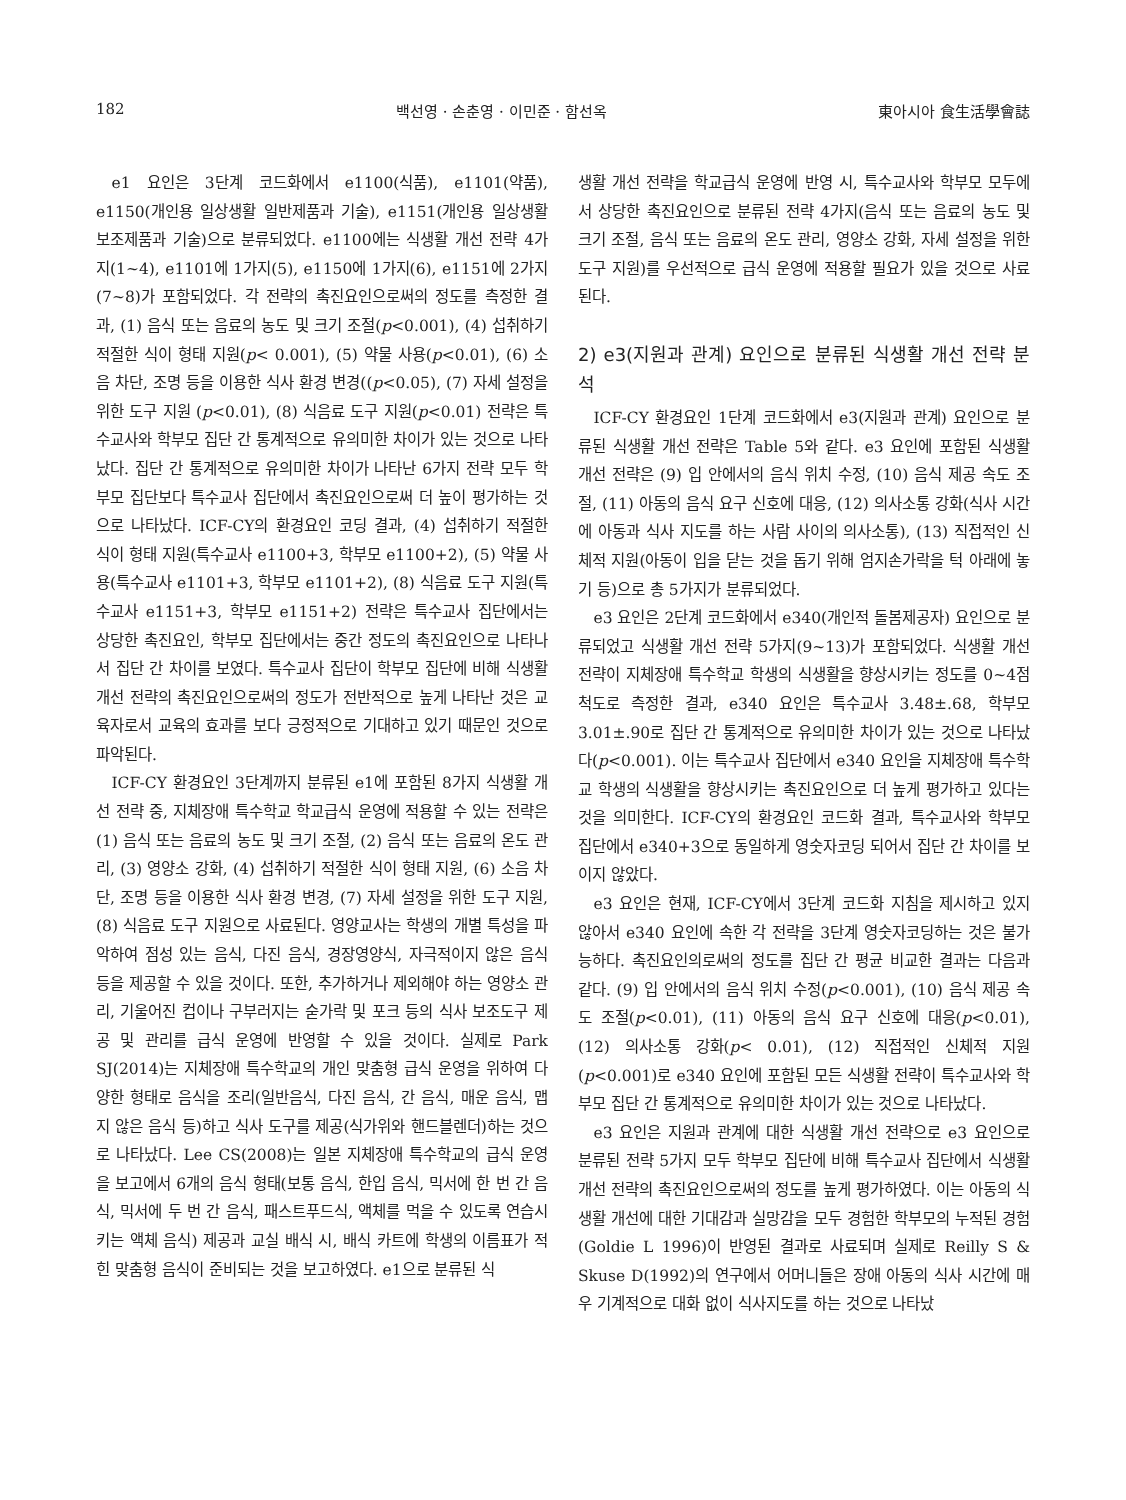182 백선영 · 손춘영 · 이민준 · 함선옥 東아시아 食生活學會誌
e1 요인은 3단계 코드화에서 e1100(식품), e1101(약품), e1150(개인용 일상생활 일반제품과 기술), e1151(개인용 일상생활 보조제품과 기술)으로 분류되었다. e1100에는 식생활 개선 전략 4가지(1~4), e1101에 1가지(5), e1150에 1가지(6), e1151에 2가지(7~8)가 포함되었다. 각 전략의 촉진요인으로써의 정도를 측정한 결과, (1) 음식 또는 음료의 농도 및 크기 조절(p<0.001), (4) 섭취하기 적절한 식이 형태 지원(p< 0.001), (5) 약물 사용(p<0.01), (6) 소음 차단, 조명 등을 이용한 식사 환경 변경((p<0.05), (7) 자세 설정을 위한 도구 지원 (p<0.01), (8) 식음료 도구 지원(p<0.01) 전략은 특수교사와 학부모 집단 간 통계적으로 유의미한 차이가 있는 것으로 나타났다. 집단 간 통계적으로 유의미한 차이가 나타난 6가지 전략 모두 학부모 집단보다 특수교사 집단에서 촉진요인으로써 더 높이 평가하는 것으로 나타났다. ICF-CY의 환경요인 코딩 결과, (4) 섭취하기 적절한 식이 형태 지원(특수교사 e1100+3, 학부모 e1100+2), (5) 약물 사용(특수교사 e1101+3, 학부모 e1101+2), (8) 식음료 도구 지원(특수교사 e1151+3, 학부모 e1151+2) 전략은 특수교사 집단에서는 상당한 촉진요인, 학부모 집단에서는 중간 정도의 촉진요인으로 나타나서 집단 간 차이를 보였다. 특수교사 집단이 학부모 집단에 비해 식생활 개선 전략의 촉진요인으로써의 정도가 전반적으로 높게 나타난 것은 교육자로서 교육의 효과를 보다 긍정적으로 기대하고 있기 때문인 것으로 파악된다.
ICF-CY 환경요인 3단계까지 분류된 e1에 포함된 8가지 식생활 개선 전략 중, 지체장애 특수학교 학교급식 운영에 적용할 수 있는 전략은 (1) 음식 또는 음료의 농도 및 크기 조절, (2) 음식 또는 음료의 온도 관리, (3) 영양소 강화, (4) 섭취하기 적절한 식이 형태 지원, (6) 소음 차단, 조명 등을 이용한 식사 환경 변경, (7) 자세 설정을 위한 도구 지원, (8) 식음료 도구 지원으로 사료된다. 영양교사는 학생의 개별 특성을 파악하여 점성 있는 음식, 다진 음식, 경장영양식, 자극적이지 않은 음식 등을 제공할 수 있을 것이다. 또한, 추가하거나 제외해야 하는 영양소 관리, 기울어진 컵이나 구부러지는 숟가락 및 포크 등의 식사 보조도구 제공 및 관리를 급식 운영에 반영할 수 있을 것이다. 실제로 Park SJ(2014)는 지체장애 특수학교의 개인 맞춤형 급식 운영을 위하여 다양한 형태로 음식을 조리(일반음식, 다진 음식, 간 음식, 매운 음식, 맵지 않은 음식 등)하고 식사 도구를 제공(식가위와 핸드블렌더)하는 것으로 나타났다. Lee CS(2008)는 일본 지체장애 특수학교의 급식 운영을 보고에서 6개의 음식 형태(보통 음식, 한입 음식, 믹서에 한 번 간 음식, 믹서에 두 번 간 음식, 패스트푸드식, 액체를 먹을 수 있도록 연습시키는 액체 음식) 제공과 교실 배식 시, 배식 카트에 학생의 이름표가 적힌 맞춤형 음식이 준비되는 것을 보고하였다. e1으로 분류된 식
생활 개선 전략을 학교급식 운영에 반영 시, 특수교사와 학부모 모두에서 상당한 촉진요인으로 분류된 전략 4가지(음식 또는 음료의 농도 및 크기 조절, 음식 또는 음료의 온도 관리, 영양소 강화, 자세 설정을 위한 도구 지원)를 우선적으로 급식 운영에 적용할 필요가 있을 것으로 사료된다.
2) e3(지원과 관계) 요인으로 분류된 식생활 개선 전략 분석
ICF-CY 환경요인 1단계 코드화에서 e3(지원과 관계) 요인으로 분류된 식생활 개선 전략은 Table 5와 같다. e3 요인에 포함된 식생활 개선 전략은 (9) 입 안에서의 음식 위치 수정, (10) 음식 제공 속도 조절, (11) 아동의 음식 요구 신호에 대응, (12) 의사소통 강화(식사 시간에 아동과 식사 지도를 하는 사람 사이의 의사소통), (13) 직접적인 신체적 지원(아동이 입을 닫는 것을 돕기 위해 엄지손가락을 턱 아래에 놓기 등)으로 총 5가지가 분류되었다.
e3 요인은 2단계 코드화에서 e340(개인적 돌봄제공자) 요인으로 분류되었고 식생활 개선 전략 5가지(9~13)가 포함되었다. 식생활 개선 전략이 지체장애 특수학교 학생의 식생활을 향상시키는 정도를 0~4점 척도로 측정한 결과, e340 요인은 특수교사 3.48±.68, 학부모 3.01±.90로 집단 간 통계적으로 유의미한 차이가 있는 것으로 나타났다(p<0.001). 이는 특수교사 집단에서 e340 요인을 지체장애 특수학교 학생의 식생활을 향상시키는 촉진요인으로 더 높게 평가하고 있다는 것을 의미한다. ICF-CY의 환경요인 코드화 결과, 특수교사와 학부모 집단에서 e340+3으로 동일하게 영숫자코딩 되어서 집단 간 차이를 보이지 않았다.
e3 요인은 현재, ICF-CY에서 3단계 코드화 지침을 제시하고 있지 않아서 e340 요인에 속한 각 전략을 3단계 영숫자코딩하는 것은 불가능하다. 촉진요인의로써의 정도를 집단 간 평균 비교한 결과는 다음과 같다. (9) 입 안에서의 음식 위치 수정(p<0.001), (10) 음식 제공 속도 조절(p<0.01), (11) 아동의 음식 요구 신호에 대응(p<0.01), (12) 의사소통 강화(p< 0.01), (12) 직접적인 신체적 지원(p<0.001)로 e340 요인에 포함된 모든 식생활 전략이 특수교사와 학부모 집단 간 통계적으로 유의미한 차이가 있는 것으로 나타났다.
e3 요인은 지원과 관계에 대한 식생활 개선 전략으로 e3 요인으로 분류된 전략 5가지 모두 학부모 집단에 비해 특수교사 집단에서 식생활 개선 전략의 촉진요인으로써의 정도를 높게 평가하였다. 이는 아동의 식생활 개선에 대한 기대감과 실망감을 모두 경험한 학부모의 누적된 경험(Goldie L 1996)이 반영된 결과로 사료되며 실제로 Reilly S & Skuse D(1992)의 연구에서 어머니들은 장애 아동의 식사 시간에 매우 기계적으로 대화 없이 식사지도를 하는 것으로 나타났